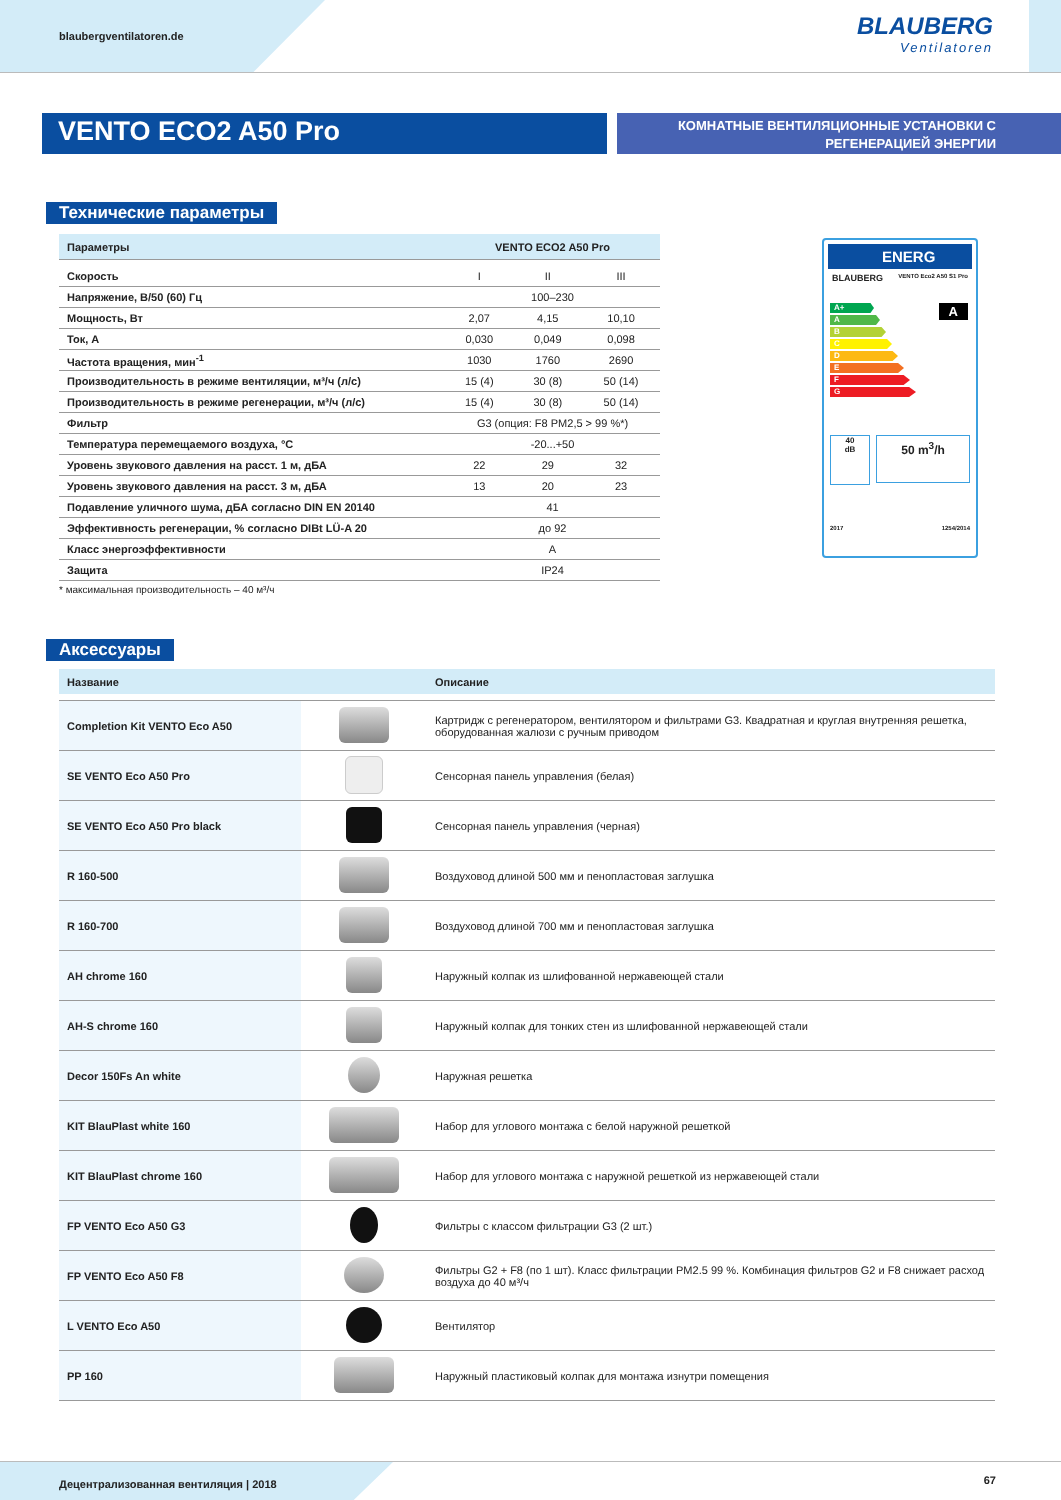blaubergventilatoren.de
BLAUBERG
Ventilatoren
VENTO ECO2 A50 Pro
КОМНАТНЫЕ ВЕНТИЛЯЦИОННЫЕ УСТАНОВКИ С
РЕГЕНЕРАЦИЕЙ ЭНЕРГИИ
Технические параметры
| Параметры | VENTO ECO2 A50 Pro | | |
| --- | --- | --- | --- |
| Скорость | I | II | III |
| Напряжение, В/50 (60) Гц | 100–230 | | |
| Мощность, Вт | 2,07 | 4,15 | 10,10 |
| Ток, А | 0,030 | 0,049 | 0,098 |
| Частота вращения, мин<sup>-1</sup> | 1030 | 1760 | 2690 |
| Производительность в режиме вентиляции, м³/ч (л/с) | 15 (4) | 30 (8) | 50 (14) |
| Производительность в режиме регенерации, м³/ч (л/с) | 15 (4) | 30 (8) | 50 (14) |
| Фильтр | G3 (опция: F8 PM2,5 > 99 %*) | | |
| Температура перемещаемого воздуха, °С | -20...+50 | | |
| Уровень звукового давления на расст. 1 м, дБА | 22 | 29 | 32 |
| Уровень звукового давления на расст. 3 м, дБА | 13 | 20 | 23 |
| Подавление уличного шума, дБА согласно DIN EN 20140 | 41 | | |
| Эффективность регенерации, % согласно DIBt LÜ-A 20 | до 92 | | |
| Класс энергоэффективности | A | | |
| Защита | IP24 | | |
* максимальная производительность – 40 м³/ч
ENERG
BLAUBERG VENTO Eco2 A50 S1 Pro
A+
A
B
C
D
E
F
G
A
40
dB
50 m<sup>3</sup>/h
2017 1254/2014
Аксессуары
| Название | | Описание |
| --- | --- | --- |
| Completion Kit VENTO Eco A50 | | Картридж с регенератором, вентилятором и фильтрами G3. Квадратная и круглая внутренняя решетка, оборудованная жалюзи с ручным приводом |
| SE VENTO Eco A50 Pro | | Сенсорная панель управления (белая) |
| SE VENTO Eco A50 Pro black | | Сенсорная панель управления (черная) |
| R 160-500 | | Воздуховод длиной 500 мм и пенопластовая заглушка |
| R 160-700 | | Воздуховод длиной 700 мм и пенопластовая заглушка |
| AH chrome 160 | | Наружный колпак из шлифованной нержавеющей стали |
| AH-S chrome 160 | | Наружный колпак для тонких стен из шлифованной нержавеющей стали |
| Decor 150Fs An white | | Наружная решетка |
| KIT BlauPlast white 160 | | Набор для углового монтажа с белой наружной решеткой |
| KIT BlauPlast chrome 160 | | Набор для углового монтажа с наружной решеткой из нержавеющей стали |
| FP VENTO Eco A50 G3 | | Фильтры с классом фильтрации G3 (2 шт.) |
| FP VENTO Eco A50 F8 | | Фильтры G2 + F8 (по 1 шт). Класс фильтрации PM2.5 99 %. Комбинация фильтров G2 и F8 снижает расход воздуха до 40 м³/ч |
| L VENTO Eco A50 | | Вентилятор |
| PP 160 | | Наружный пластиковый колпак для монтажа изнутри помещения |
Децентрализованная вентиляция | 2018
67